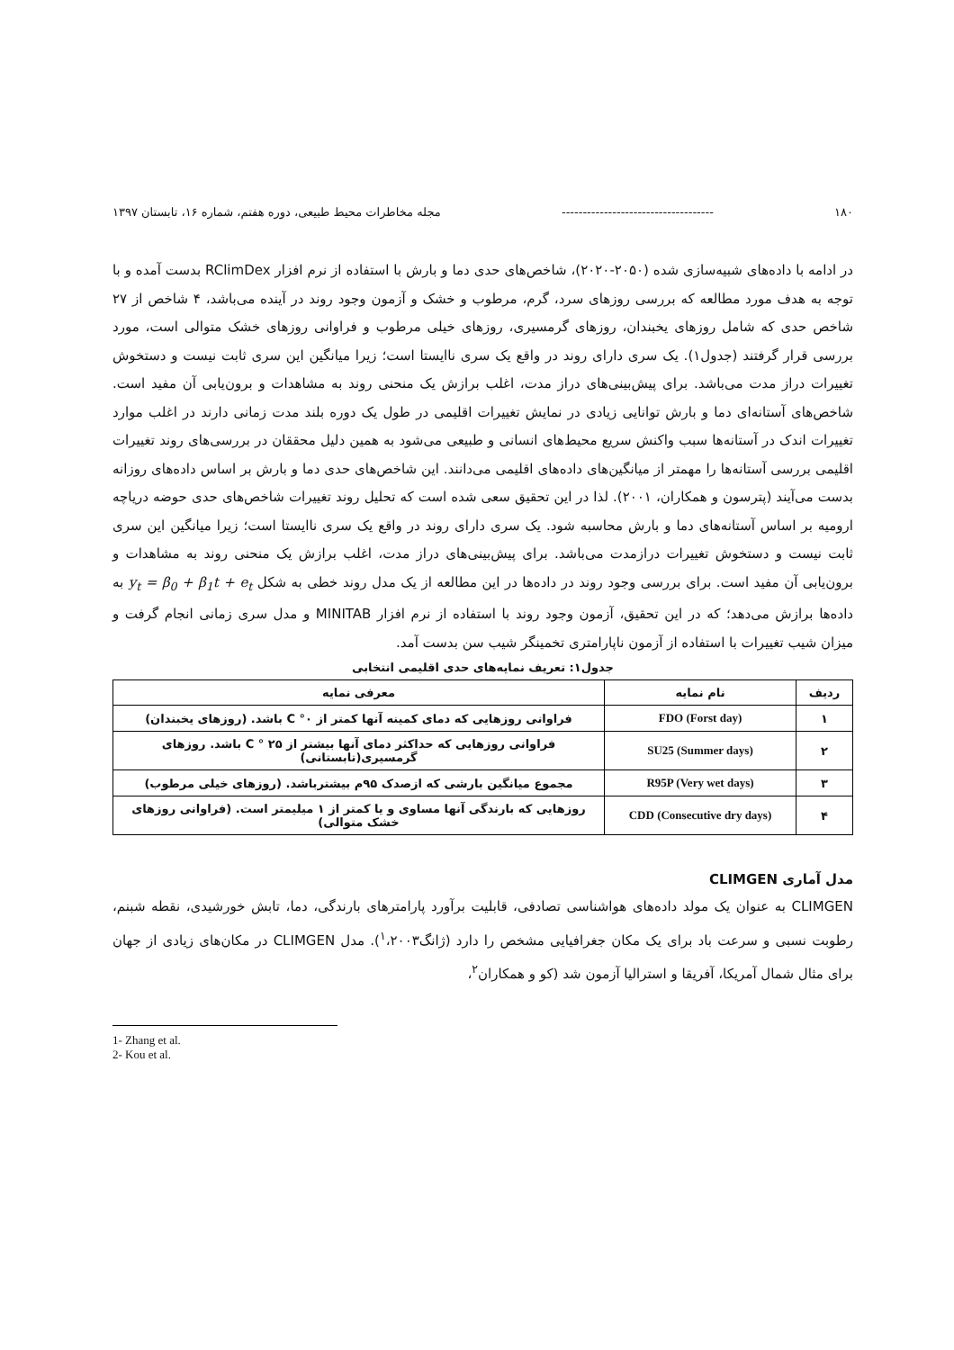۱۸۰ ------------------------------------ مجله مخاطرات محیط طبیعی، دوره هفتم، شماره ۱۶، تابستان ۱۳۹۷
در ادامه با داده‌های شبیه‌سازی شده (۲۰۵۰-۲۰۲۰)، شاخص‌های حدی دما و بارش با استفاده از نرم افزار RClimDex بدست آمده و با توجه به هدف مورد مطالعه که بررسی روزهای سرد، گرم، مرطوب و خشک و آزمون وجود روند در آینده می‌باشد، ۴ شاخص از ۲۷ شاخص حدی که شامل روزهای یخبندان، روزهای گرمسیری، روزهای خیلی مرطوب و فراوانی روزهای خشک متوالی است، مورد بررسی قرار گرفتند (جدول۱). یک سری دارای روند در واقع یک سری ناایستا است؛ زیرا میانگین این سری ثابت نیست و دستخوش تغییرات دراز مدت می‌باشد. برای پیش‌بینی‌های دراز مدت، اغلب برازش یک منحنی روند به مشاهدات و برون‌یابی آن مفید است. شاخص‌های آستانه‌ای دما و بارش توانایی زیادی در نمایش تغییرات اقلیمی در طول یک دوره بلند مدت زمانی دارند در اغلب موارد تغییرات اندک در آستانه‌ها سبب واکنش سریع محیط‌های انسانی و طبیعی می‌شود به همین دلیل محققان در بررسی‌های روند تغییرات اقلیمی بررسی آستانه‌ها را مهمتر از میانگین‌های داده‌های اقلیمی می‌دانند. این شاخص‌های حدی دما و بارش بر اساس داده‌های روزانه بدست می‌آیند (پترسون و همکاران، ۲۰۰۱). لذا در این تحقیق سعی شده است که تحلیل روند تغییرات شاخص‌های حدی حوضه دریاچه ارومیه بر اساس آستانه‌های دما و بارش محاسبه شود. یک سری دارای روند در واقع یک سری ناایستا است؛ زیرا میانگین این سری ثابت نیست و دستخوش تغییرات درازمدت می‌باشد. برای پیش‌بینی‌های دراز مدت، اغلب برازش یک منحنی روند به مشاهدات و برون‌یابی آن مفید است. برای بررسی وجود روند در داده‌ها در این مطالعه از یک مدل روند خطی به شکل y<sub>t</sub> = β<sub>0</sub> + β<sub>1</sub>t + e<sub>t</sub> به داده‌ها برازش می‌دهد؛ که در این تحقیق، آزمون وجود روند با استفاده از نرم افزار MINITAB و مدل سری زمانی انجام گرفت و میزان شیب تغییرات با استفاده از آزمون ناپارامتری تخمینگر شیب سن بدست آمد.
جدول۱: تعریف نمایه‌های حدی اقلیمی انتخابی
| ردیف | نام نمایه | معرفی نمایه |
| --- | --- | --- |
| ۱ | FDO (Forst day) | فراوانی روزهایی که دمای کمینه آنها کمتر از C °۰ باشد. (روزهای یخبندان) |
| ۲ | SU25 (Summer days) | فراوانی روزهایی که حداکثر دمای آنها بیشتر از C ° ۲۵ باشد. روزهای گرمسیری(تابستانی) |
| ۳ | R95P (Very wet days) | مجموع میانگین بارشی که ازصدک ۹۵م بیشترباشد. (روزهای خیلی مرطوب) |
| ۴ | CDD (Consecutive dry days) | روزهایی که بارندگی آنها مساوی و یا کمتر از ۱ میلیمتر است. (فراوانی روزهای خشک متوالی) |
مدل آماری CLIMGEN
CLIMGEN به عنوان یک مولد داده‌های هواشناسی تصادفی، قابلیت برآورد پارامترهای بارندگی، دما، تابش خورشیدی، نقطه شبنم، رطوبت نسبی و سرعت باد برای یک مکان جغرافیایی مشخص را دارد (ژانگ<sup>۱</sup>،۲۰۰۳). مدل CLIMGEN در مکان‌های زیادی از جهان برای مثال شمال آمریکا، آفریقا و استرالیا آزمون شد (کو و همکاران<sup>۲</sup>،
1- Zhang et al.
2- Kou et al.